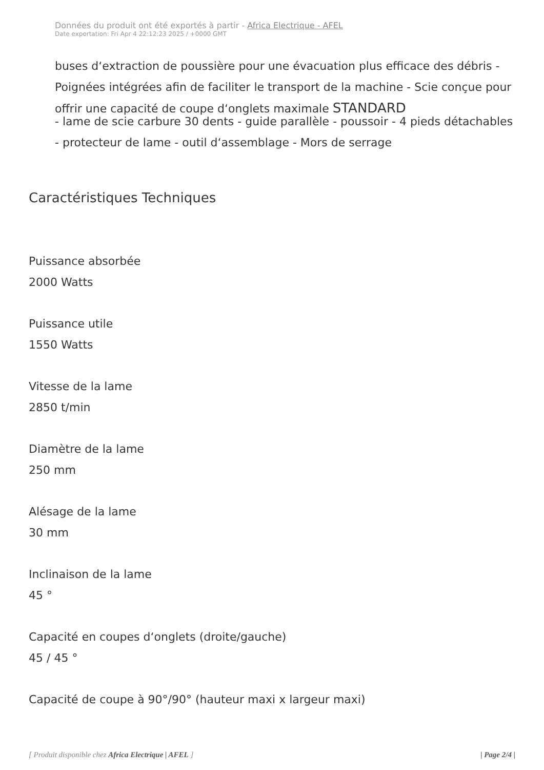Données du produit ont été exportés à partir - Africa Electrique - AFEL
Date exportation: Fri Apr 4 22:12:23 2025 / +0000 GMT
buses d‘extraction de poussière pour une évacuation plus efficace des débris - Poignées intégrées afin de faciliter le transport de la machine - Scie conçue pour offrir une capacité de coupe d‘onglets maximale STANDARD
- lame de scie carbure 30 dents - guide parallèle - poussoir - 4 pieds détachables - protecteur de lame - outil d‘assemblage - Mors de serrage
Caractéristiques Techniques
Puissance absorbée
2000 Watts
Puissance utile
1550 Watts
Vitesse de la lame
2850 t/min
Diamètre de la lame
250 mm
Alésage de la lame
30 mm
Inclinaison de la lame
45 °
Capacité en coupes d‘onglets (droite/gauche)
45 / 45 °
Capacité de coupe à 90°/90° (hauteur maxi x largeur maxi)
[ Produit disponible chez Africa Electrique | AFEL ] | Page 2/4 |